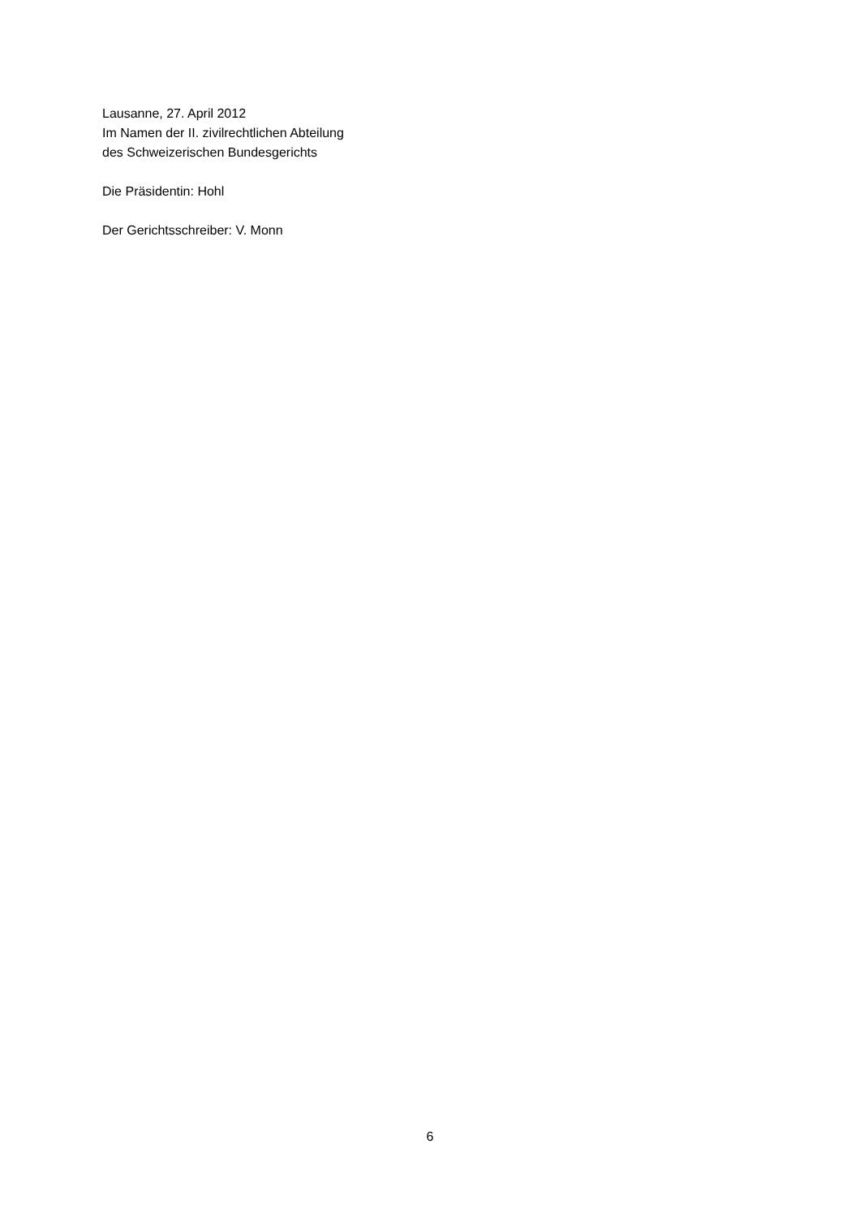Lausanne, 27. April 2012
Im Namen der II. zivilrechtlichen Abteilung
des Schweizerischen Bundesgerichts
Die Präsidentin: Hohl
Der Gerichtsschreiber: V. Monn
6